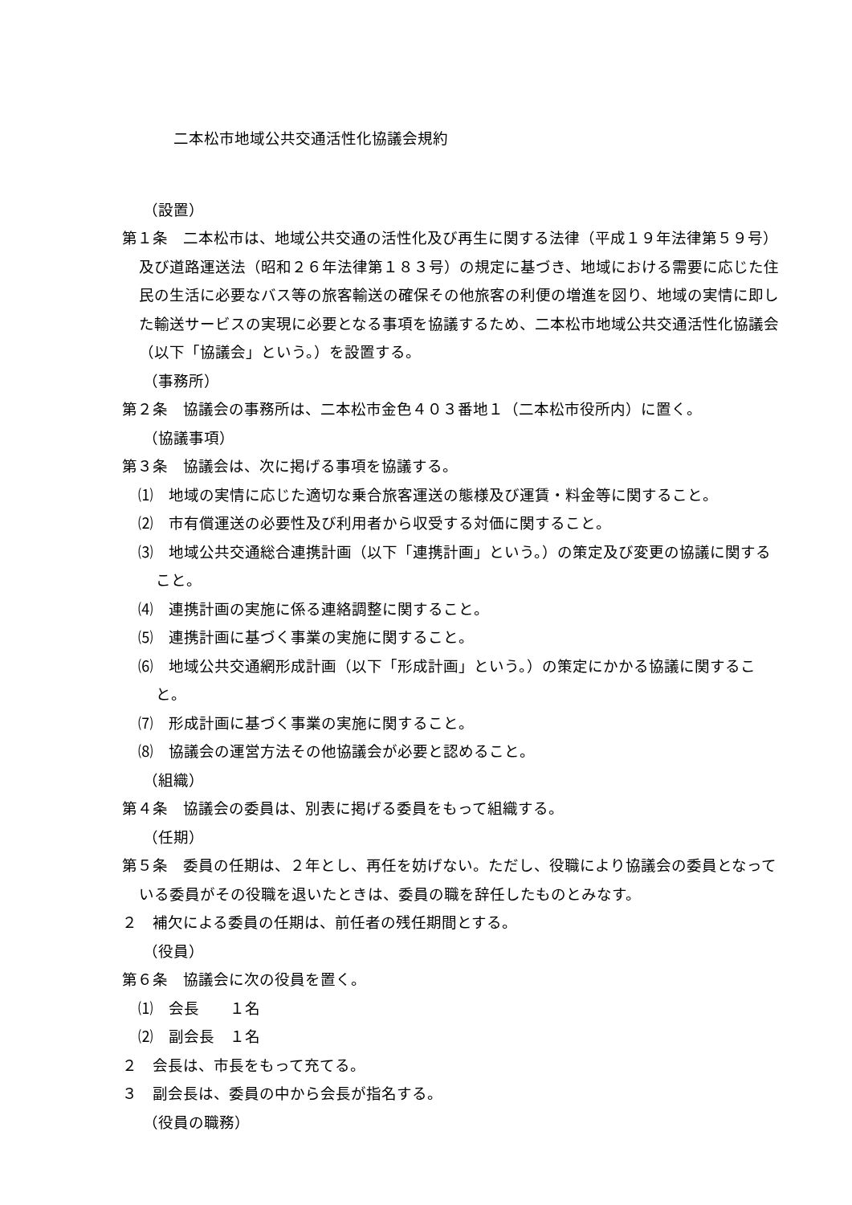二本松市地域公共交通活性化協議会規約
（設置）
第１条　二本松市は、地域公共交通の活性化及び再生に関する法律（平成１９年法律第５９号）及び道路運送法（昭和２６年法律第１８３号）の規定に基づき、地域における需要に応じた住民の生活に必要なバス等の旅客輸送の確保その他旅客の利便の増進を図り、地域の実情に即した輸送サービスの実現に必要となる事項を協議するため、二本松市地域公共交通活性化協議会（以下「協議会」という。）を設置する。
（事務所）
第２条　協議会の事務所は、二本松市金色４０３番地１（二本松市役所内）に置く。
（協議事項）
第３条　協議会は、次に掲げる事項を協議する。
⑴　地域の実情に応じた適切な乗合旅客運送の態様及び運賃・料金等に関すること。
⑵　市有償運送の必要性及び利用者から収受する対価に関すること。
⑶　地域公共交通総合連携計画（以下「連携計画」という。）の策定及び変更の協議に関すること。
⑷　連携計画の実施に係る連絡調整に関すること。
⑸　連携計画に基づく事業の実施に関すること。
⑹　地域公共交通網形成計画（以下「形成計画」という。）の策定にかかる協議に関すること。
⑺　形成計画に基づく事業の実施に関すること。
⑻　協議会の運営方法その他協議会が必要と認めること。
（組織）
第４条　協議会の委員は、別表に掲げる委員をもって組織する。
（任期）
第５条　委員の任期は、２年とし、再任を妨げない。ただし、役職により協議会の委員となっている委員がその役職を退いたときは、委員の職を辞任したものとみなす。
２　補欠による委員の任期は、前任者の残任期間とする。
（役員）
第６条　協議会に次の役員を置く。
⑴　会長　　１名
⑵　副会長　１名
２　会長は、市長をもって充てる。
３　副会長は、委員の中から会長が指名する。
（役員の職務）